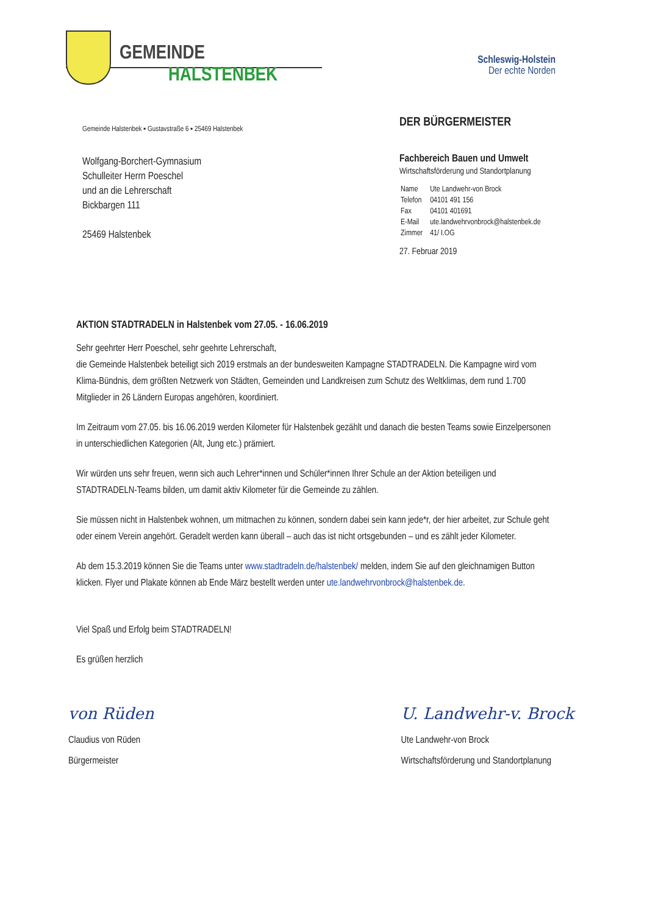GEMEINDE
HALSTENBEK
Schleswig-Holstein
Der echte Norden
Gemeinde Halstenbek ▪ Gustavstraße 6 ▪ 25469 Halstenbek
Wolfgang-Borchert-Gymnasium
Schulleiter Herrn Poeschel
und an die Lehrerschaft
Bickbargen 111
25469 Halstenbek
DER BÜRGERMEISTER
Fachbereich Bauen und Umwelt
Wirtschaftsförderung und Standortplanung
| Name | Ute Landwehr-von Brock |
| Telefon | 04101 491 156 |
| Fax | 04101 401691 |
| E-Mail | ute.landwehrvonbrock@halstenbek.de |
| Zimmer | 41/ I.OG |
27. Februar 2019
AKTION STADTRADELN in Halstenbek vom 27.05. - 16.06.2019
Sehr geehrter Herr Poeschel, sehr geehrte Lehrerschaft,
die Gemeinde Halstenbek beteiligt sich 2019 erstmals an der bundesweiten Kampagne STADTRADELN. Die Kampagne wird vom Klima-Bündnis, dem größten Netzwerk von Städten, Gemeinden und Landkreisen zum Schutz des Weltklimas, dem rund 1.700 Mitglieder in 26 Ländern Europas angehören, koordiniert.
Im Zeitraum vom 27.05. bis 16.06.2019 werden Kilometer für Halstenbek gezählt und danach die besten Teams sowie Einzelpersonen in unterschiedlichen Kategorien (Alt, Jung etc.) prämiert.
Wir würden uns sehr freuen, wenn sich auch Lehrer*innen und Schüler*innen Ihrer Schule an der Aktion beteiligen und STADTRADELN-Teams bilden, um damit aktiv Kilometer für die Gemeinde zu zählen.
Sie müssen nicht in Halstenbek wohnen, um mitmachen zu können, sondern dabei sein kann jede*r, der hier arbeitet, zur Schule geht oder einem Verein angehört. Geradelt werden kann überall – auch das ist nicht ortsgebunden – und es zählt jeder Kilometer.
Ab dem 15.3.2019 können Sie die Teams unter www.stadtradeln.de/halstenbek/ melden, indem Sie auf den gleichnamigen Button klicken. Flyer und Plakate können ab Ende März bestellt werden unter ute.landwehrvonbrock@halstenbek.de.
Viel Spaß und Erfolg beim STADTRADELN!
Es grüßen herzlich
von Rüden
Claudius von Rüden
Bürgermeister
U. Landwehr-v. Brock
Ute Landwehr-von Brock
Wirtschaftsförderung und Standortplanung